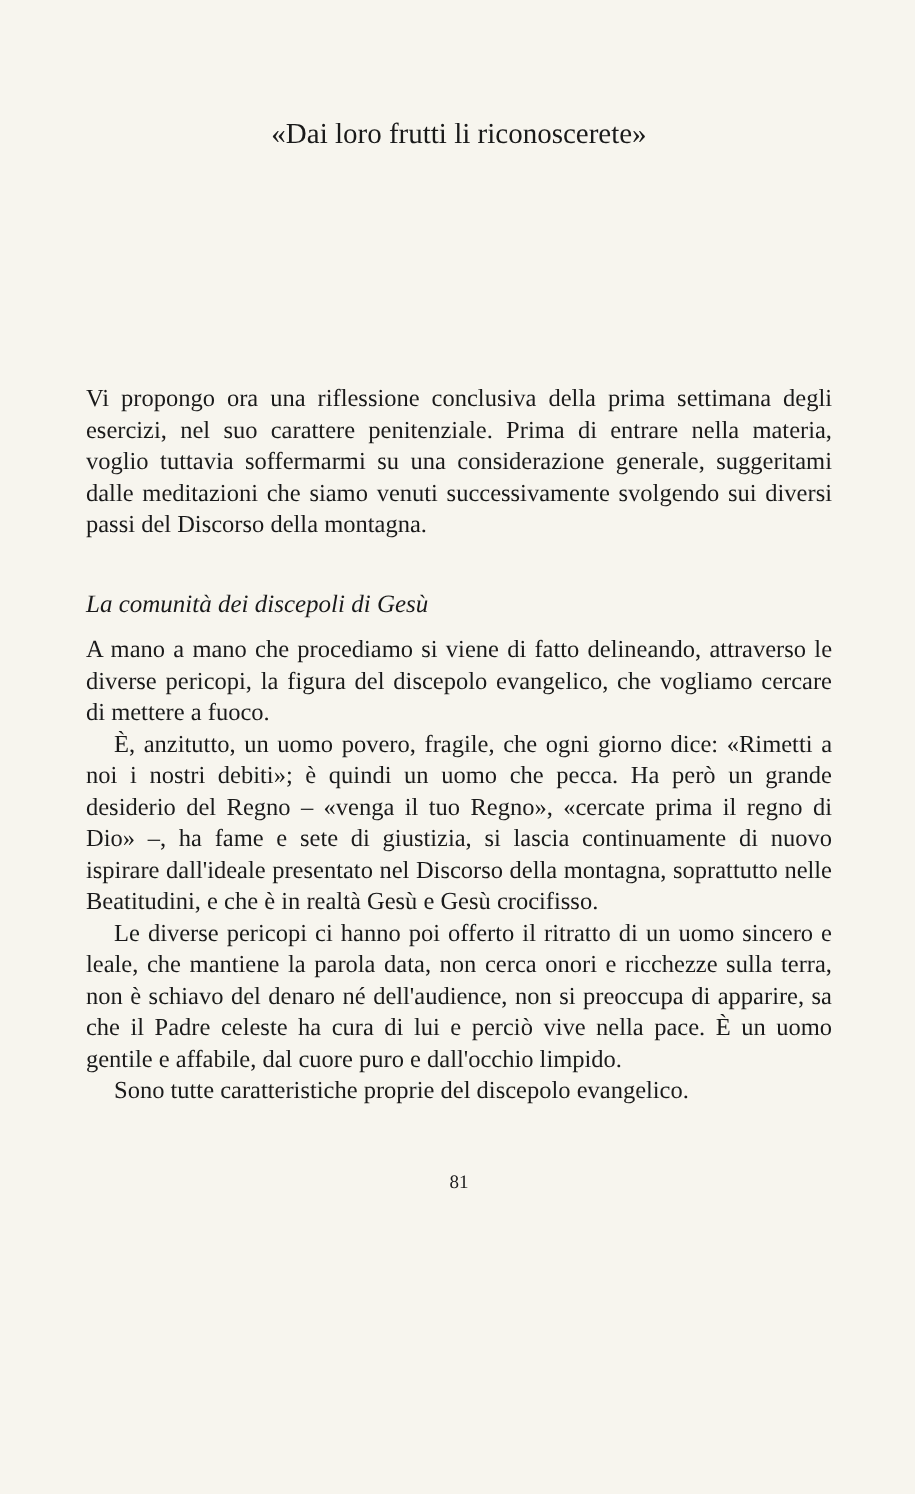«Dai loro frutti li riconoscerete»
Vi propongo ora una riflessione conclusiva della prima settimana degli esercizi, nel suo carattere penitenziale. Prima di entrare nella materia, voglio tuttavia soffermarmi su una considerazione generale, suggeritami dalle meditazioni che siamo venuti successivamente svolgendo sui diversi passi del Discorso della montagna.
La comunità dei discepoli di Gesù
A mano a mano che procediamo si viene di fatto delineando, attraverso le diverse pericopi, la figura del discepolo evangelico, che vogliamo cercare di mettere a fuoco.
È, anzitutto, un uomo povero, fragile, che ogni giorno dice: «Rimetti a noi i nostri debiti»; è quindi un uomo che pecca. Ha però un grande desiderio del Regno – «venga il tuo Regno», «cercate prima il regno di Dio» –, ha fame e sete di giustizia, si lascia continuamente di nuovo ispirare dall'ideale presentato nel Discorso della montagna, soprattutto nelle Beatitudini, e che è in realtà Gesù e Gesù crocifisso.
Le diverse pericopi ci hanno poi offerto il ritratto di un uomo sincero e leale, che mantiene la parola data, non cerca onori e ricchezze sulla terra, non è schiavo del denaro né dell'audience, non si preoccupa di apparire, sa che il Padre celeste ha cura di lui e perciò vive nella pace. È un uomo gentile e affabile, dal cuore puro e dall'occhio limpido.
Sono tutte caratteristiche proprie del discepolo evangelico.
81